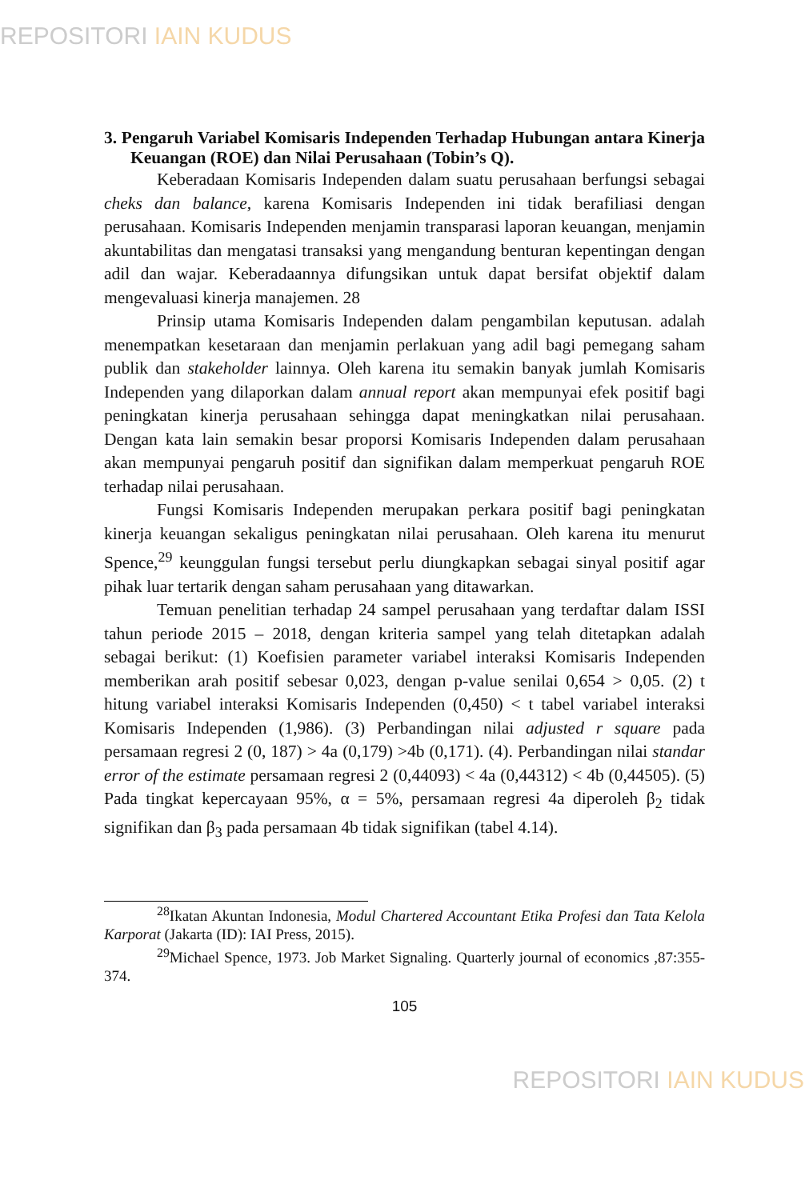REPOSITORI IAIN KUDUS
3. Pengaruh Variabel Komisaris Independen Terhadap Hubungan antara Kinerja Keuangan (ROE) dan Nilai Perusahaan (Tobin’s Q).
Keberadaan Komisaris Independen dalam suatu perusahaan berfungsi sebagai cheks dan balance, karena Komisaris Independen ini tidak berafiliasi dengan perusahaan. Komisaris Independen menjamin transparasi laporan keuangan, menjamin akuntabilitas dan mengatasi transaksi yang mengandung benturan kepentingan dengan adil dan wajar. Keberadaannya difungsikan untuk dapat bersifat objektif dalam mengevaluasi kinerja manajemen. 28
Prinsip utama Komisaris Independen dalam pengambilan keputusan. adalah menempatkan kesetaraan dan menjamin perlakuan yang adil bagi pemegang saham publik dan stakeholder lainnya. Oleh karena itu semakin banyak jumlah Komisaris Independen yang dilaporkan dalam annual report akan mempunyai efek positif bagi peningkatan kinerja perusahaan sehingga dapat meningkatkan nilai perusahaan. Dengan kata lain semakin besar proporsi Komisaris Independen dalam perusahaan akan mempunyai pengaruh positif dan signifikan dalam memperkuat pengaruh ROE terhadap nilai perusahaan.
Fungsi Komisaris Independen merupakan perkara positif bagi peningkatan kinerja keuangan sekaligus peningkatan nilai perusahaan. Oleh karena itu menurut Spence,<sup>29</sup> keunggulan fungsi tersebut perlu diungkapkan sebagai sinyal positif agar pihak luar tertarik dengan saham perusahaan yang ditawarkan.
Temuan penelitian terhadap 24 sampel perusahaan yang terdaftar dalam ISSI tahun periode 2015 – 2018, dengan kriteria sampel yang telah ditetapkan adalah sebagai berikut: (1) Koefisien parameter variabel interaksi Komisaris Independen memberikan arah positif sebesar 0,023, dengan p-value senilai 0,654 > 0,05. (2) t hitung variabel interaksi Komisaris Independen (0,450) < t tabel variabel interaksi Komisaris Independen (1,986). (3) Perbandingan nilai adjusted r square pada persamaan regresi 2 (0, 187) > 4a (0,179) >4b (0,171). (4). Perbandingan nilai standar error of the estimate persamaan regresi 2 (0,44093) < 4a (0,44312) < 4b (0,44505). (5) Pada tingkat kepercayaan 95%, α = 5%, persamaan regresi 4a diperoleh β<sub>2</sub> tidak signifikan dan β<sub>3</sub> pada persamaan 4b tidak signifikan (tabel 4.14).
<sup>28</sup> Ikatan Akuntan Indonesia, Modul Chartered Accountant Etika Profesi dan Tata Kelola Karporat (Jakarta (ID): IAI Press, 2015).
<sup>29</sup> Michael Spence, 1973. Job Market Signaling. Quarterly journal of economics ,87:355-374.
105
REPOSITORI IAIN KUDUS